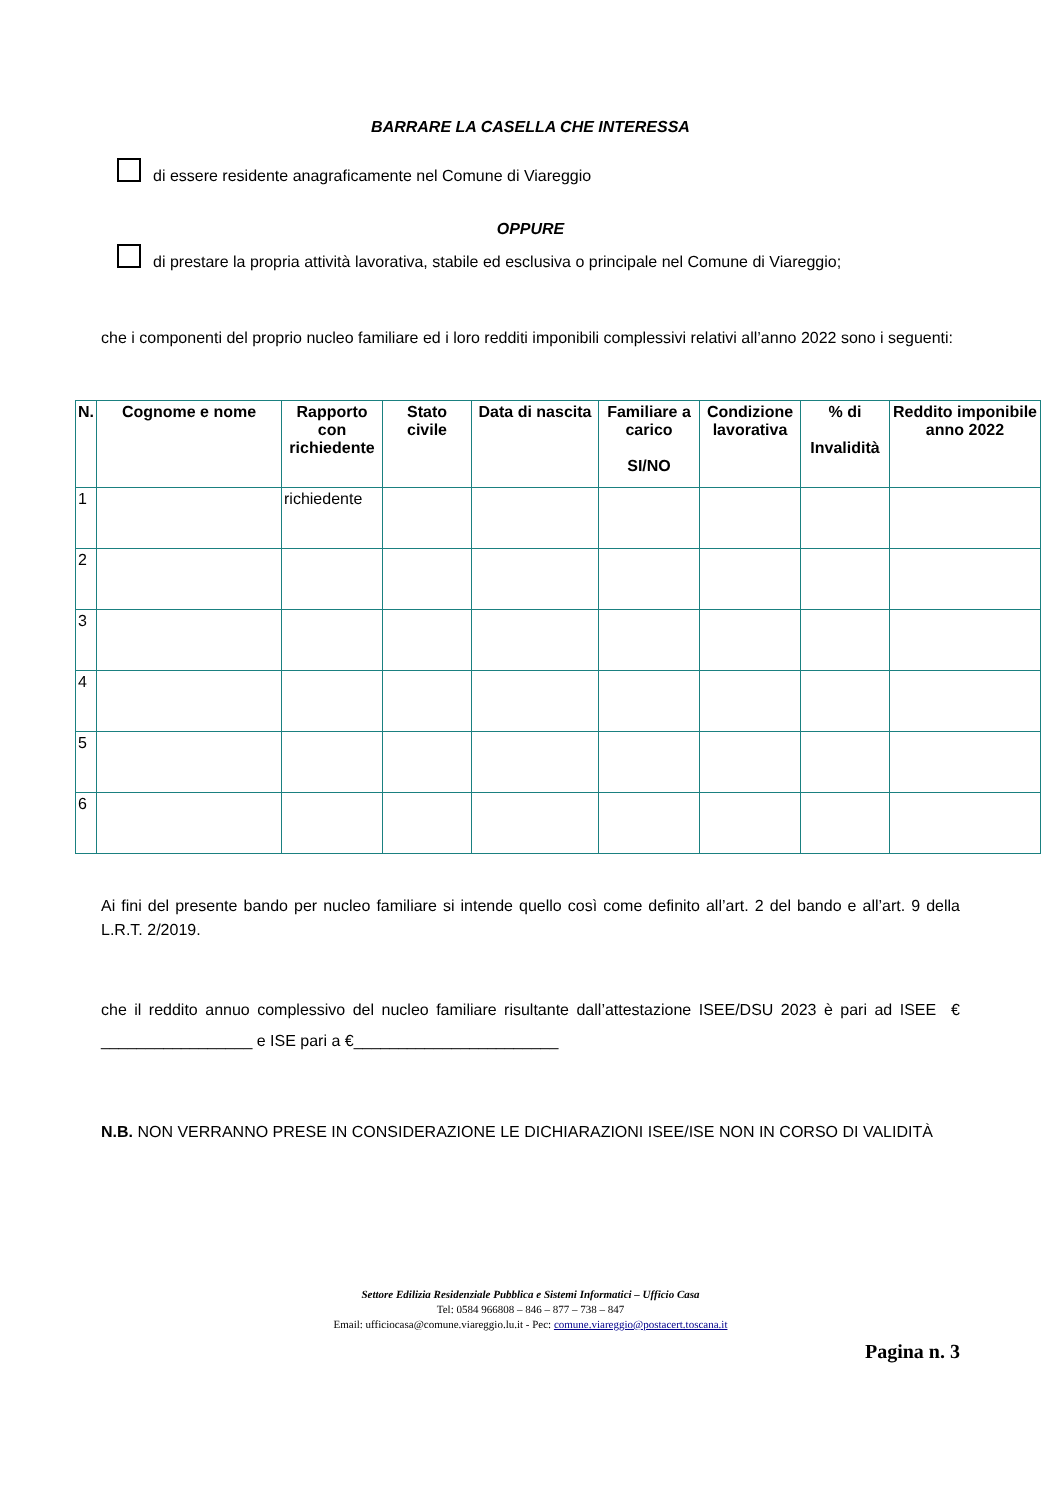BARRARE LA CASELLA CHE INTERESSA
di essere residente anagraficamente nel Comune di Viareggio
OPPURE
di prestare la propria attività lavorativa, stabile ed esclusiva o principale nel Comune di Viareggio;
che i componenti del proprio nucleo familiare ed i loro redditi imponibili complessivi relativi all’anno 2022 sono i seguenti:
| N. | Cognome e nome | Rapporto con richiedente | Stato civile | Data di nascita | Familiare a carico SI/NO | Condizione lavorativa | % di Invalidità | Reddito imponibile anno 2022 |
| --- | --- | --- | --- | --- | --- | --- | --- | --- |
| 1 | | richiedente | | | | | | |
| 2 | | | | | | | | |
| 3 | | | | | | | | |
| 4 | | | | | | | | |
| 5 | | | | | | | | |
| 6 | | | | | | | | |
Ai fini del presente bando per nucleo familiare si intende quello così come definito all’art. 2 del bando e all’art. 9 della L.R.T. 2/2019.
che il reddito annuo complessivo del nucleo familiare risultante dall’attestazione ISEE/DSU 2023 è pari ad ISEE € _________________ e ISE pari a €_______________________
N.B. NON VERRANNO PRESE IN CONSIDERAZIONE LE DICHIARAZIONI ISEE/ISE NON IN CORSO DI VALIDITÀ
Settore Edilizia Residenziale Pubblica e Sistemi Informatici – Ufficio Casa
Tel: 0584 966808 – 846 – 877 – 738 – 847
Email: ufficiocasa@comune.viareggio.lu.it - Pec: comune.viareggio@postacert.toscana.it
Pagina n. 3